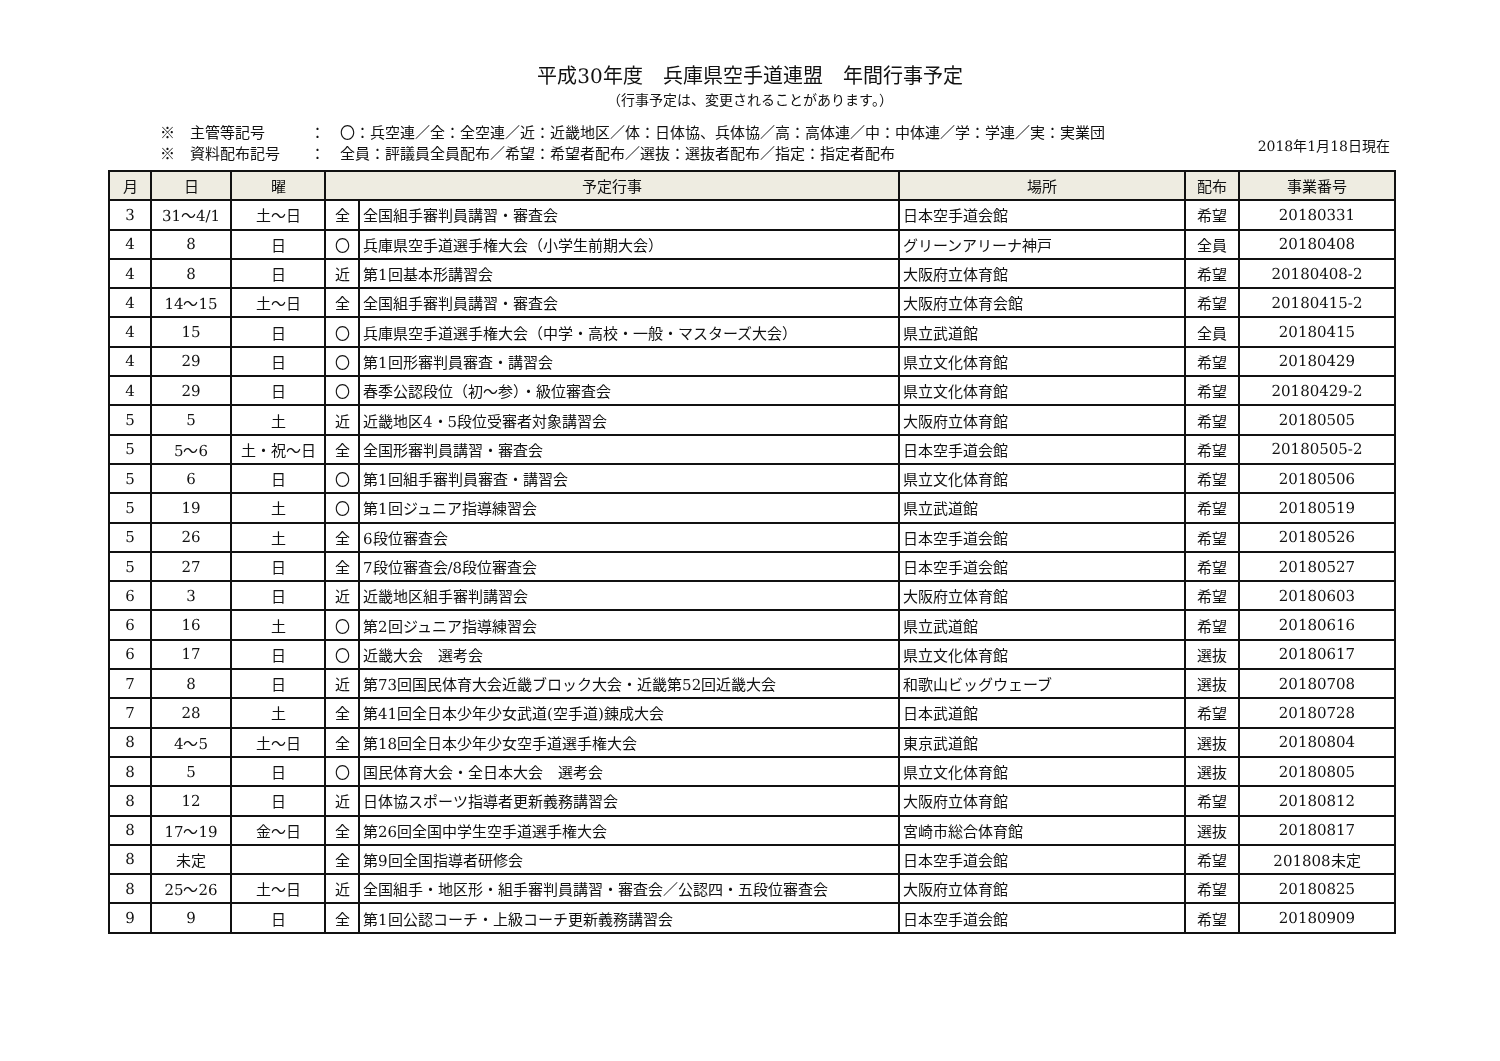平成30年度　兵庫県空手道連盟　年間行事予定
（行事予定は、変更されることがあります。）
※　主管等記号　　　：　〇：兵空連／全：全空連／近：近畿地区／体：日体協、兵体協／高：高体連／中：中体連／学：学連／実：実業団
※　資料配布記号　　：　全員：評議員全員配布／希望：希望者配布／選抜：選抜者配布／指定：指定者配布
2018年1月18日現在
| 月 | 日 | 曜 | 予定行事 | | 場所 | 配布 | 事業番号 |
| --- | --- | --- | --- | --- | --- | --- | --- |
| 3 | 31～4/1 | 土～日 | 全 | 全国組手審判員講習・審査会 | 日本空手道会館 | 希望 | 20180331 |
| 4 | 8 | 日 | 〇 | 兵庫県空手道選手権大会（小学生前期大会） | グリーンアリーナ神戸 | 全員 | 20180408 |
| 4 | 8 | 日 | 近 | 第1回基本形講習会 | 大阪府立体育館 | 希望 | 20180408-2 |
| 4 | 14～15 | 土～日 | 全 | 全国組手審判員講習・審査会 | 大阪府立体育会館 | 希望 | 20180415-2 |
| 4 | 15 | 日 | 〇 | 兵庫県空手道選手権大会（中学・高校・一般・マスターズ大会） | 県立武道館 | 全員 | 20180415 |
| 4 | 29 | 日 | 〇 | 第1回形審判員審査・講習会 | 県立文化体育館 | 希望 | 20180429 |
| 4 | 29 | 日 | 〇 | 春季公認段位（初～参）・級位審査会 | 県立文化体育館 | 希望 | 20180429-2 |
| 5 | 5 | 土 | 近 | 近畿地区4・5段位受審者対象講習会 | 大阪府立体育館 | 希望 | 20180505 |
| 5 | 5～6 | 土・祝～日 | 全 | 全国形審判員講習・審査会 | 日本空手道会館 | 希望 | 20180505-2 |
| 5 | 6 | 日 | 〇 | 第1回組手審判員審査・講習会 | 県立文化体育館 | 希望 | 20180506 |
| 5 | 19 | 土 | 〇 | 第1回ジュニア指導練習会 | 県立武道館 | 希望 | 20180519 |
| 5 | 26 | 土 | 全 | 6段位審査会 | 日本空手道会館 | 希望 | 20180526 |
| 5 | 27 | 日 | 全 | 7段位審査会/8段位審査会 | 日本空手道会館 | 希望 | 20180527 |
| 6 | 3 | 日 | 近 | 近畿地区組手審判講習会 | 大阪府立体育館 | 希望 | 20180603 |
| 6 | 16 | 土 | 〇 | 第2回ジュニア指導練習会 | 県立武道館 | 希望 | 20180616 |
| 6 | 17 | 日 | 〇 | 近畿大会 選考会 | 県立文化体育館 | 選抜 | 20180617 |
| 7 | 8 | 日 | 近 | 第73回国民体育大会近畿ブロック大会・近畿第52回近畿大会 | 和歌山ビッグウェーブ | 選抜 | 20180708 |
| 7 | 28 | 土 | 全 | 第41回全日本少年少女武道(空手道)錬成大会 | 日本武道館 | 希望 | 20180728 |
| 8 | 4～5 | 土～日 | 全 | 第18回全日本少年少女空手道選手権大会 | 東京武道館 | 選抜 | 20180804 |
| 8 | 5 | 日 | 〇 | 国民体育大会・全日本大会 選考会 | 県立文化体育館 | 選抜 | 20180805 |
| 8 | 12 | 日 | 近 | 日体協スポーツ指導者更新義務講習会 | 大阪府立体育館 | 希望 | 20180812 |
| 8 | 17～19 | 金～日 | 全 | 第26回全国中学生空手道選手権大会 | 宮崎市総合体育館 | 選抜 | 20180817 |
| 8 | 未定 | | 全 | 第9回全国指導者研修会 | 日本空手道会館 | 希望 | 201808未定 |
| 8 | 25～26 | 土～日 | 近 | 全国組手・地区形・組手審判員講習・審査会／公認四・五段位審査会 | 大阪府立体育館 | 希望 | 20180825 |
| 9 | 9 | 日 | 全 | 第1回公認コーチ・上級コーチ更新義務講習会 | 日本空手道会館 | 希望 | 20180909 |